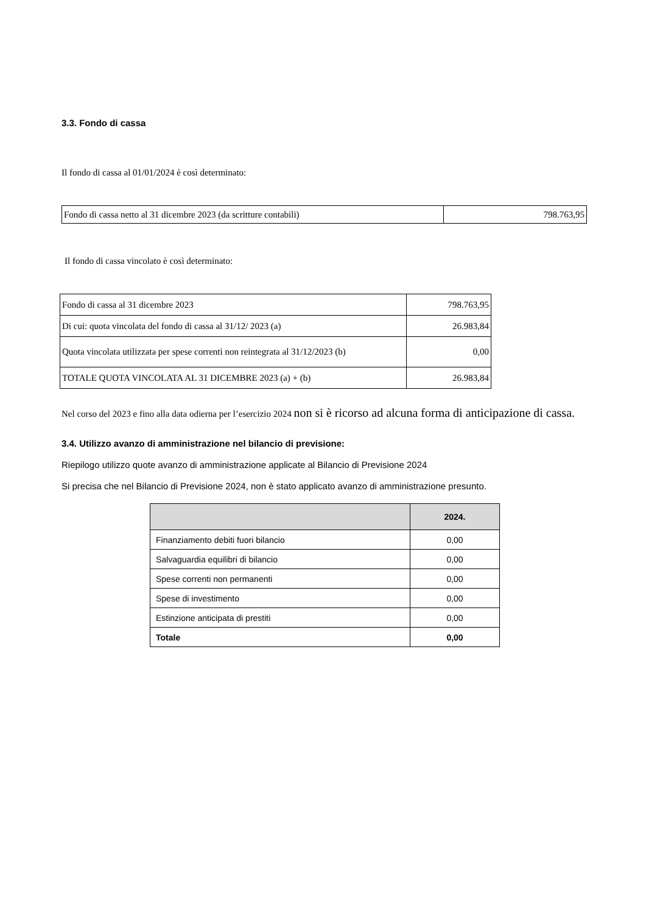3.3. Fondo di cassa
Il fondo di cassa al 01/01/2024 è così determinato:
| Fondo di cassa netto al 31 dicembre 2023 (da scritture contabili) | 798.763,95 |
Il fondo di cassa vincolato è così determinato:
| Fondo di cassa al 31 dicembre 2023 | 798.763,95 |
| Di cui: quota vincolata del fondo di cassa al 31/12/ 2023 (a) | 26.983,84 |
| Quota vincolata utilizzata per spese correnti non reintegrata al 31/12/2023 (b) | 0,00 |
| TOTALE QUOTA VINCOLATA AL 31 DICEMBRE 2023 (a) + (b) | 26.983,84 |
Nel corso del 2023 e fino alla data odierna per l’esercizio 2024 non si è ricorso ad alcuna forma di anticipazione di cassa.
3.4. Utilizzo avanzo di amministrazione nel bilancio di previsione:
Riepilogo utilizzo quote avanzo di amministrazione applicate al Bilancio di Previsione 2024
Si precisa che nel Bilancio di Previsione 2024, non è stato applicato avanzo di amministrazione presunto.
| | 2024. |
| --- | --- |
| Finanziamento debiti fuori bilancio | 0,00 |
| Salvaguardia equilibri di bilancio | 0,00 |
| Spese correnti non permanenti | 0,00 |
| Spese di investimento | 0,00 |
| Estinzione anticipata di prestiti | 0,00 |
| Totale | 0,00 |